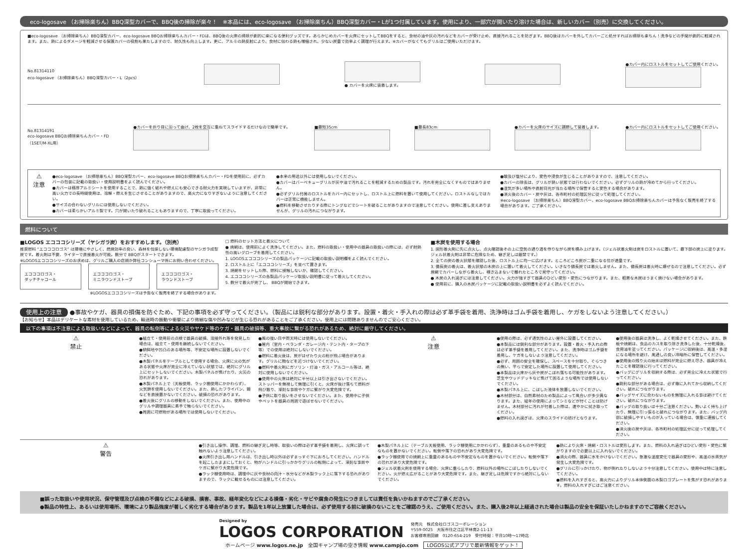eco-logosave （お掃除楽ちん）BBQ深型カバーで、BBQ後の掃除が楽々！　※本品には、eco-logosave （お掃除楽ちん）BBQ深型カバー・Lが1つ付属しています。使用により、一部穴が開いたり溶けた場合は、新しいカバー（別売）に交換してください。
■eco-logosave （お掃除楽ちん）BBQ深型カバー、eco-logosave BBQお掃除楽ちんカバー・FDは、BBQ後の火床の掃除が劇的に楽になる便利グッズです。あらかじめカバーを火床にセットしてBBQをすると、食材の油や灰の汚れなどをカバーが受け止め、直接汚れることを防ぎます。BBQ後はカバーを外してカバーごと処分すればお掃除も楽ちん！洗浄などの手間が劇的に軽減されます。また、熱によるダメージを軽減させる保護カバーの役割も果たしますので、耐久性も向上します。更に、アルミの熱反射により、食材に伝わる熱も増幅され、少ない炭量で効率よく調理が行えます。※カバーがなくてもグリルはご使用いただけます。
No.81314110
eco-logosave （お掃除楽ちん）BBQ深型カバー・L（2pcs）
● カバーを火床に装着します。
●カバー内にロストルをセットしてご使用ください。
No.81314191
eco-logosave BBQお掃除楽ちんカバー・FD
（1SET/M-XL用）
●カバーを折り目に沿って曲げ、2枚を交互に重ねてスライドするだけなので簡単です。
■最短35cm ■最長83cm
●カバーを火床のサイズに調節して装着します。
●カバー内にロストルをセットしてご使用ください。
⚠
注意
●eco-logosave （お掃除楽ちん）BBQ深型カバー、eco-logosave BBQお掃除楽ちんカバー・FDを使用前に、必ずカバーの包装に記載の取扱い・使用説明書をよく読んでください。
●カバーは極厚アルミシートを使用することで、熱に強く破れや燃えにも安心できる耐火力を実現していますが、非常に高い火力での長時間使用は、溶解・燃えを生じさせることがありますので、高火力になりすぎないように注意してください。
●サイズの合わないグリルには使用しないでください。
●カバーは柔らかいアルミ製です。穴が開いたり破れることもありますので、丁寧に取扱ってください。
●本来の用途以外には使用しないでください。
●カバーはバーベキューグリルが灰や油で汚れることを軽減するための製品です。汚れを完全になくすものではありません。
●必ずグリル付属のロストルをカバー内にセットし、ロストル上に燃料を置いて使用してください。ロストルなしではカバーは正常に機能しません。
●燃料を移動させたりする際にトングなどでシートを破ることがありますので注意してください。使用に差し支えありませんが、グリルの汚れにつながります。
●酸及び塩分により、変色や浸食が生じることがありますので、注意してください。
●カバーの除去は、グリルが熱い状態では行わないでください。必ずグリルの熱が冷めてから行ってください。
●湿気が多い場所や直射日光が当たる場所で保管すると変色する場合があります。
●消火後のカバー・炭や灰は、各市町村の処理区分に従って処理してください。
※eco-logosave （お掃除楽ちん）BBQ深型カバー、eco-logosave BBQお掃除楽ちんカバーは予告なく販売を終了する場合があります。ご了承ください。
燃料について
■LOGOS エコココシリーズ（ヤシガラ炭）をおすすめします。（別売）
推奨燃料 “エコココロゴス” は環境にやさしく、燃焼効率の良い、森林を伐採しない環境配慮型のヤシガラ成型炭です。着火剤は不要、ライターで直接着火が可能。数分で BBQがスタートできます。
※LOGOSエコココシリーズのお求めは、グリルご購入の店頭か弊社コンシューマ係にお問い合わせください。
エコココロゴス・
ダッチチャコール
エコココロゴス・
ミニラウンドストーブ
エコココロゴス・
ラウンドストーブ
※LOGOSエコココシリーズは予告なく販売を終了する場合があります。
□ 燃料のセット方法と着火について
● 焼網は、使用前によく洗浄してください。また、燃料の取扱い・使用中の器具の取扱いの際には、必ず耐熱性の高いグローブを着用してください。
1. LOGOSエコココシリーズの製品パッケージに記載の取扱い説明欄をよく読んでください。
2. ロストル上に「エコココシリーズ」を並べて置きます。
3. 焼網をセットした際、燃料に接触しないか、確認してください。
4. エコココシリーズの各製品パッケージ取扱い説明書に従って着火してください。
5. 数分で着火が完了し、 BBQが開始できます。
■木炭を使用する場合
1. 固形着火剤に先に点火し、点火確認後その上に空気の通り道を作りながら炭を積み上げます。（ジェル状着火剤は炭をロストルに置いて、最下部の炭上に塗ります。ジェル状着火剤は非常に危険なため、継ぎ足しは厳禁です。）
2. 全ての炭の着火状態を確認した後、ロストル上に均一に広げます。ところどころ炭が二重になる位が適量です。
3. 備長炭の着火は、着火状態の木炭の上に置いて着火してください。いきなり備長炭では着火しません。また、備長炭は着火時に爆ぜるので注意してください。必ず焼網でカバーしながら着火し、覗き込まないで離れたところで見守ってください。
● 木炭の入れ過ぎには注意してください。火力が強すぎて器具のひどい変形・変色につながります。また、粗悪な木炭はうまく焼けない場合があります。
● 使用前に、購入の木炭パッケージに記載の取扱い説明書を必ずよく読んでください。
使用上の注意 ●事故やケガ、器具の損傷を防ぐため、下記の事項を必ず守ってください。（製品には鋭利な部分があります。設置・着火・手入れの際は必ず革手袋を着用、洗浄時はゴム手袋を着用し、ケガをしないよう注意してください。）
【お知らせ】本品はデリケートな素材を使用しているため、輸送時の振動や衝撃により微細な傷や凹みなどが生じる恐れがあることをご了承ください。使用上には問題ありませんのでご安心ください。
以下の事項は不注意による取扱いなどによって、器具の転倒等による火災やヤケド等のケガ・器具の破損等、重大事故に繋がる恐れがあるため、絶対に厳守してください。
⚠
禁止
●組立て・使用前の点検で器具の破損、溶接外れ等を発見した場合は、組立て・使用を継続しないでください。
●傾斜地や凹凸のある場所等、不安定な場所に設置しないでください。
●木製パネルをテーブルとして使用する場合、火床に火の気がある状態や火床が完全に冷えていない状態では、絶対にグリル上にセットしないでください。木製パネルが焦げたり、火災の恐れがあります。
●木製パネル上で（天板使用、ラック棚使用にかかわらず）、火気類を使用しないでください。また、熱したフライパン、鍋などを直接置かないでください。破損の恐れがあります。
●着火後にグリルの移動をしないでください。また、使用中のグリルや調理器具に素手で触らないでください。
●周囲に可燃物がある場所では使用しないでください。
●風の強い日や雨天時には使用しないでください。
●屋内（室内・ベランダ・ガレージ内・テント内・タープの下等）での使用は絶対にしないでください。
●燃料に着火後は、炭がはぜたり火の粉が飛ぶ場合があります。グリルに顔などを近づけないでください。
●燃料や着火剤にガソリン・灯油・ガス・アルコール等は、絶対に使用しないでください。
●使用中の火床は絶対に半分以上は引き出さないでください。ストッパーを無視して無理に引くと、火床が抜け落ちて燃料が飛び散り、深刻な事故やケガに繋がり大変危険です。
●子供に取り扱いをさせないでください。また、使用中に子供やペットを器具の周囲で遊ばせないでください。
⚠
注意
●使用の際は、必ず通気性のよい屋外に設置してください。
●本製品には鋭利な部分があります。設置・着火・手入れの際は必ず革手袋を着用してください。また、洗浄時はゴム手袋を着用し、ケガをしないよう注意してください。
●必ず、周囲の安全を確保し、スペースを十分取り、ぐらつきの無い、平らで安定した場所に設置して使用してください。
●本製品は火床から灰や炭がこぼれ落ちる可能性があります。芝生やウッドデッキなど焦げて困るような場所では使用しないでください。
●木製パネル上に、こぼした液体を放置しないでください。
●木材部分は、自然素材のため製品によって風合いが多少異なります。また、経年の使用によってシミなどが付くことは防げません。木材部分に汚れが付着した際は、速やかに拭き取ってください。
●燃料の入れ過ぎは、火床のスライドの妨げとなります。
●使用後の器具は洗浄し、よく乾燥させてください。また、鉄板や焼網は、食品のカスを取り除き洗浄した後、十分乾燥後、食用油を塗ってください。パッケージに収納後は、高温・多湿になる場所を避け、風通しの良い冷暗所に保管してください。
●使用後の残り火の始末は燃料が完全に燃え尽き、器具が冷えたことを確認後に行ってください。
●バッグにグリルを収納する際は、必ず完全に冷えた状態で行ってください。
●鋭利な部分がある場合は、必ず箱に入れてから収納してください。破れにつながります。
●バッグサイズに合わないものを無理に入れる事は避けてください。破れにつながります。
●バッグの取り扱いは十分ご注意ください。勢いよく持ち上げたり、無理に引っ張ると破れにつながります。また、バッグ内部に破損しやすいものが入っている場合は、慎重に運搬してください。
●消火後の炭や灰は、各市町村の処理区分に従って処理してください。
⚠
警告
●引き出し操作、調理、燃料の継ぎ足し時等、取扱いの際は必ず革手袋を着用し、火床に誤って触れないよう注意してください。
●火床引き出し用ハンドルは、引き出し時以外は必ずまっすぐ下におろしてください。ハンドルを起こしたままにしておくと、物がハンドルに引っかかりグリルの転倒によって、深刻な事故やケガに繋がり大変危険です。
●ラック棚使用時は、調理中に灰や食材の肉汁・水分などが木製ラック上に落下する恐れがありますので、ラックに載せるものには注意してください。
●木製パネル上に（テーブル天板使用、ラック棚使用にかかわらず）、重量のあるものや不安定なものを置かないでください。転倒や落下の恐れがあり大変危険です。
●ラック棚使用での焼網上に重量のあるものや不安定なものを置かないでください。転倒や落下の恐れがあり大変危険です。
●ジェル状着火剤を使用する場合、火床に垂らしたり、燃料以外の場所にこぼしたりしないでください。火が燃え広がることがあり大変危険です。また、継ぎ足しは危険ですから絶対にしないでください。
●熱により火床・焼網・ロストルは変形します。また、燃料の入れ過ぎはひどい変形・変色に繋がりますので必要以上に入れないでください。
●消火の際、器具に水をかけないでください。急激な温度変化で器具の変形や、高温の水蒸気が発生し大変危険です。
●グリルに引っかけたり、物が倒れたりしないよう十分注意してください。使用中は特に注意してください。
●燃料を入れすぎると、高火力によりグリル本体側面の木製ロゴプレートを焦がす恐れがあります。燃料の入れすぎにはご注意ください。
■誤った取扱いや使用状況、保守管理及び点検の不備などによる破損、損害、事故、経年変化などによる損傷・劣化・サビや腐食の発生につきましては責任を負いかねますのでご了承ください。
●製品の特性上、あるいは使用場所、環境により製品強度が著しく劣化する場合があります。製品を1年以上放置した場合は、必ず使用する前に破損のないことをご確認のうえ、ご使用ください。また、購入後2年以上経過された場合は製品の安全を保証いたしかねますのでご容赦ください。
Designed by
LOGOS CORPORATION
発売元　株式会社ロゴスコーポレーション
〒559-0025　大阪市住之江区平林南2-11-13
お客様専用回線　0120-654-219　受付時間：平日10時〜17時迄
ホームページ www.logos.ne.jp　全国キャンプ場の空き情報 www.campjo.com　LOGOS公式アプリで最新情報をゲット！